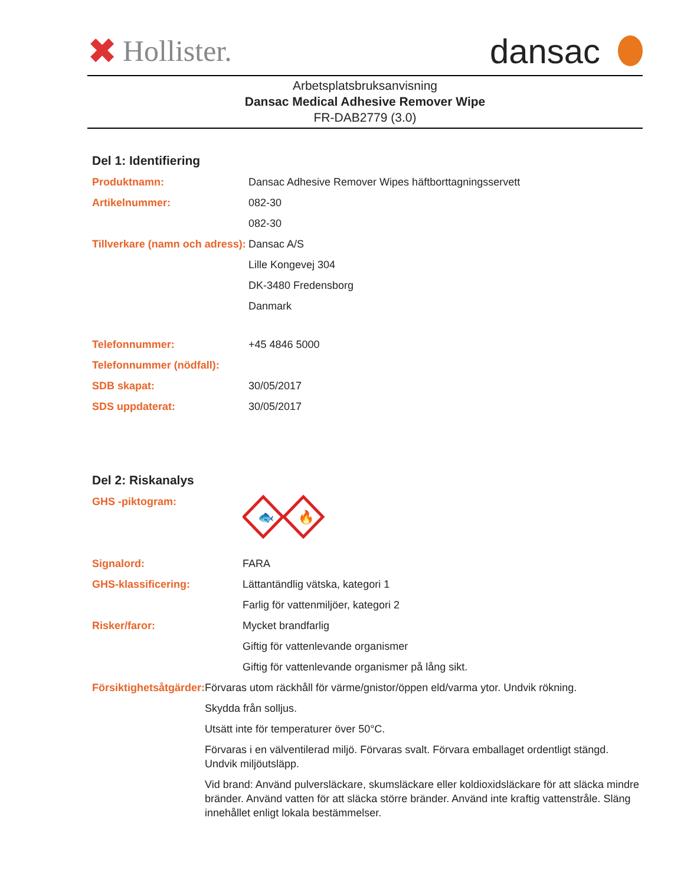✖ Hollister.
dansac
Arbetsplatsbruksanvisning
Dansac Medical Adhesive Remover Wipe
FR-DAB2779 (3.0)
Del 1: Identifiering
Produktnamn: Dansac Adhesive Remover Wipes häftborttagningsservett
Artikelnummer: 082-30
082-30
Tillverkare (namn och adress):
Dansac A/S
Lille Kongevej 304
DK-3480 Fredensborg
Danmark
Telefonnummer: +45 4846 5000
Telefonnummer (nödfall):
SDB skapat: 30/05/2017
SDS uppdaterat: 30/05/2017
Del 2: Riskanalys
GHS -piktogram:
🐟
🔥
Signalord: FARA
GHS-klassificering: Lättantändlig vätska, kategori 1
Farlig för vattenmiljöer, kategori 2
Risker/faror: Mycket brandfarlig
Giftig för vattenlevande organismer
Giftig för vattenlevande organismer på lång sikt.
Försiktighetsåtgärder: Förvaras utom räckhåll för värme/gnistor/öppen eld/varma ytor. Undvik rökning.
Skydda från solljus.
Utsätt inte för temperaturer över 50°C.
Förvaras i en välventilerad miljö. Förvaras svalt. Förvara emballaget ordentligt stängd. Undvik miljöutsläpp.
Vid brand: Använd pulversläckare, skumsläckare eller koldioxidsläckare för att släcka mindre bränder. Använd vatten för att släcka större bränder. Använd inte kraftig vattenstråle. Släng innehållet enligt lokala bestämmelser.